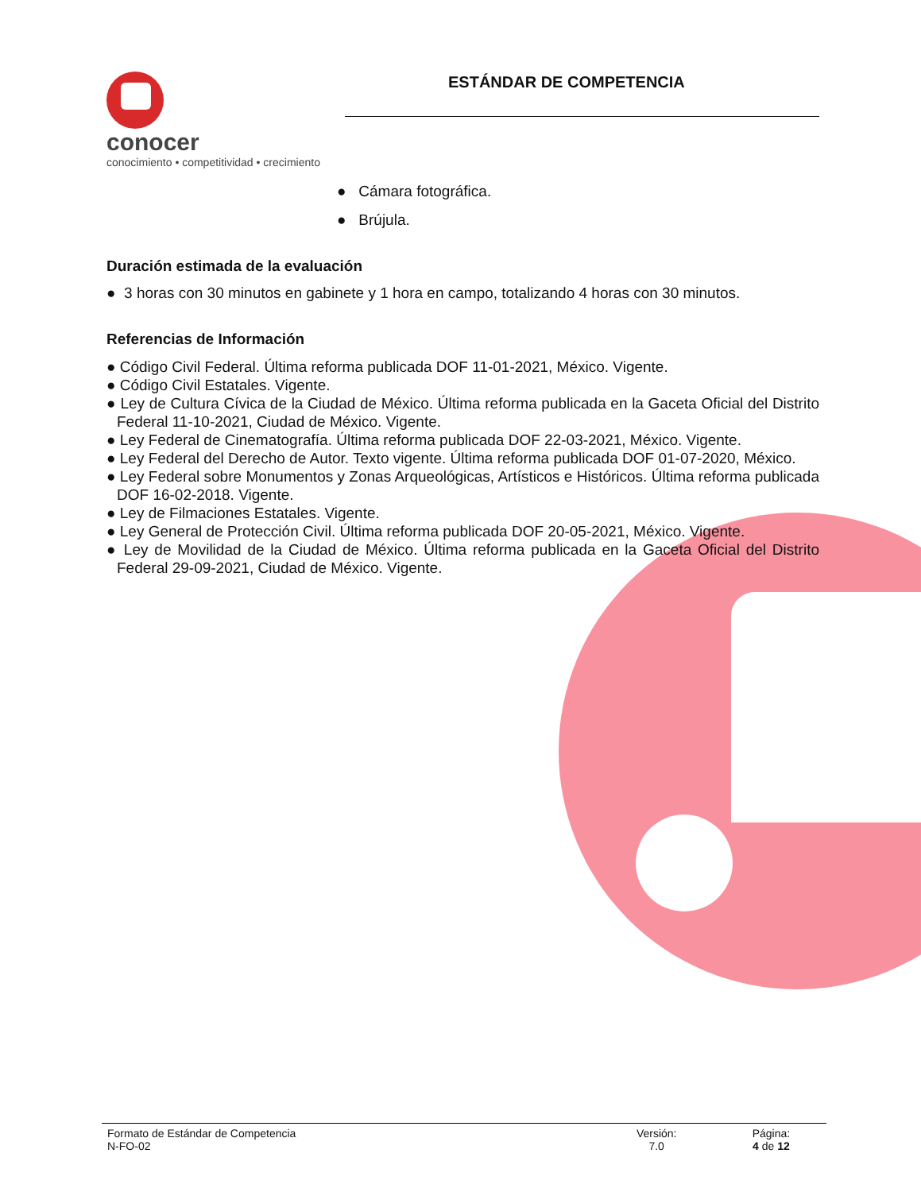conocer
conocimiento • competitividad • crecimiento
ESTÁNDAR DE COMPETENCIA
● Cámara fotográfica.
● Brújula.
Duración estimada de la evaluación
● 3 horas con 30 minutos en gabinete y 1 hora en campo, totalizando 4 horas con 30 minutos.
Referencias de Información
● Código Civil Federal. Última reforma publicada DOF 11-01-2021, México. Vigente.
● Código Civil Estatales. Vigente.
● Ley de Cultura Cívica de la Ciudad de México. Última reforma publicada en la Gaceta Oficial del Distrito Federal 11-10-2021, Ciudad de México. Vigente.
● Ley Federal de Cinematografía. Última reforma publicada DOF 22-03-2021, México. Vigente.
● Ley Federal del Derecho de Autor. Texto vigente. Última reforma publicada DOF 01-07-2020, México.
● Ley Federal sobre Monumentos y Zonas Arqueológicas, Artísticos e Históricos. Última reforma publicada DOF 16-02-2018. Vigente.
● Ley de Filmaciones Estatales. Vigente.
● Ley General de Protección Civil. Última reforma publicada DOF 20-05-2021, México. Vigente.
● Ley de Movilidad de la Ciudad de México. Última reforma publicada en la Gaceta Oficial del Distrito Federal 29-09-2021, Ciudad de México. Vigente.
Formato de Estándar de Competencia
N-FO-02
Versión:
7.0
Página:
4 de 12